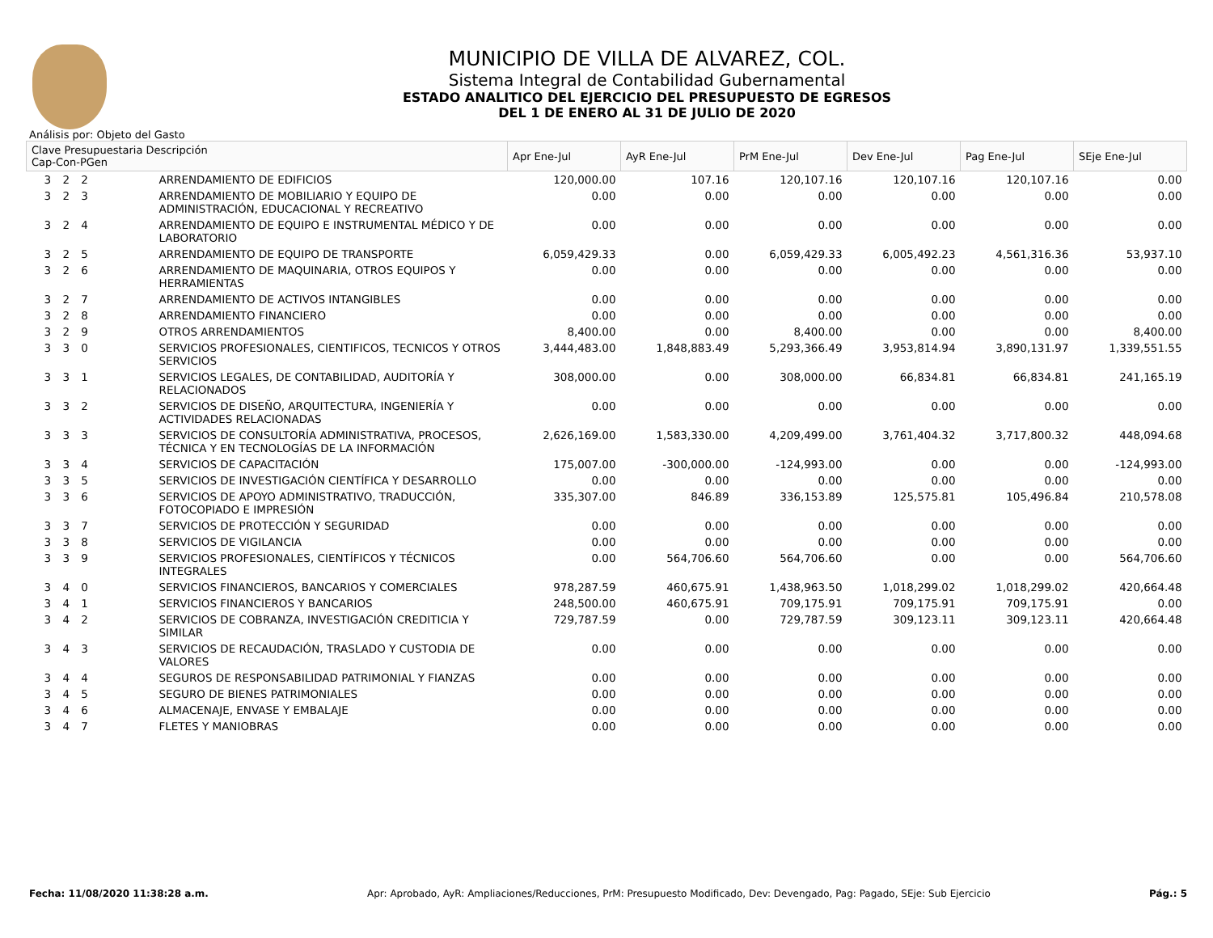MUNICIPIO DE VILLA DE ALVAREZ, COL.
Sistema Integral de Contabilidad Gubernamental
ESTADO ANALITICO DEL EJERCICIO DEL PRESUPUESTO DE EGRESOS
DEL 1 DE ENERO AL 31 DE JULIO DE 2020
Análisis por: Objeto del Gasto
| Clave Presupuestaria Descripción Cap-Con-PGen | | Apr Ene-Jul | AyR Ene-Jul | PrM Ene-Jul | Dev Ene-Jul | Pag Ene-Jul | SEje Ene-Jul |
| --- | --- | --- | --- | --- | --- | --- | --- |
| 3 2 2 | ARRENDAMIENTO DE EDIFICIOS | 120,000.00 | 107.16 | 120,107.16 | 120,107.16 | 120,107.16 | 0.00 |
| 3 2 3 | ARRENDAMIENTO DE MOBILIARIO Y EQUIPO DE ADMINISTRACIÓN, EDUCACIONAL Y RECREATIVO | 0.00 | 0.00 | 0.00 | 0.00 | 0.00 | 0.00 |
| 3 2 4 | ARRENDAMIENTO DE EQUIPO E INSTRUMENTAL MÉDICO Y DE LABORATORIO | 0.00 | 0.00 | 0.00 | 0.00 | 0.00 | 0.00 |
| 3 2 5 | ARRENDAMIENTO DE EQUIPO DE TRANSPORTE | 6,059,429.33 | 0.00 | 6,059,429.33 | 6,005,492.23 | 4,561,316.36 | 53,937.10 |
| 3 2 6 | ARRENDAMIENTO DE MAQUINARIA, OTROS EQUIPOS Y HERRAMIENTAS | 0.00 | 0.00 | 0.00 | 0.00 | 0.00 | 0.00 |
| 3 2 7 | ARRENDAMIENTO DE ACTIVOS INTANGIBLES | 0.00 | 0.00 | 0.00 | 0.00 | 0.00 | 0.00 |
| 3 2 8 | ARRENDAMIENTO FINANCIERO | 0.00 | 0.00 | 0.00 | 0.00 | 0.00 | 0.00 |
| 3 2 9 | OTROS ARRENDAMIENTOS | 8,400.00 | 0.00 | 8,400.00 | 0.00 | 0.00 | 8,400.00 |
| 3 3 0 | SERVICIOS PROFESIONALES, CIENTIFICOS, TECNICOS Y OTROS SERVICIOS | 3,444,483.00 | 1,848,883.49 | 5,293,366.49 | 3,953,814.94 | 3,890,131.97 | 1,339,551.55 |
| 3 3 1 | SERVICIOS LEGALES, DE CONTABILIDAD, AUDITORÍA Y RELACIONADOS | 308,000.00 | 0.00 | 308,000.00 | 66,834.81 | 66,834.81 | 241,165.19 |
| 3 3 2 | SERVICIOS DE DISEÑO, ARQUITECTURA, INGENIERÍA Y ACTIVIDADES RELACIONADAS | 0.00 | 0.00 | 0.00 | 0.00 | 0.00 | 0.00 |
| 3 3 3 | SERVICIOS DE CONSULTORÍA ADMINISTRATIVA, PROCESOS, TÉCNICA Y EN TECNOLOGÍAS DE LA INFORMACIÓN | 2,626,169.00 | 1,583,330.00 | 4,209,499.00 | 3,761,404.32 | 3,717,800.32 | 448,094.68 |
| 3 3 4 | SERVICIOS DE CAPACITACIÓN | 175,007.00 | -300,000.00 | -124,993.00 | 0.00 | 0.00 | -124,993.00 |
| 3 3 5 | SERVICIOS DE INVESTIGACIÓN CIENTÍFICA Y DESARROLLO | 0.00 | 0.00 | 0.00 | 0.00 | 0.00 | 0.00 |
| 3 3 6 | SERVICIOS DE APOYO ADMINISTRATIVO, TRADUCCIÓN, FOTOCOPIADO E IMPRESIÓN | 335,307.00 | 846.89 | 336,153.89 | 125,575.81 | 105,496.84 | 210,578.08 |
| 3 3 7 | SERVICIOS DE PROTECCIÓN Y SEGURIDAD | 0.00 | 0.00 | 0.00 | 0.00 | 0.00 | 0.00 |
| 3 3 8 | SERVICIOS DE VIGILANCIA | 0.00 | 0.00 | 0.00 | 0.00 | 0.00 | 0.00 |
| 3 3 9 | SERVICIOS PROFESIONALES, CIENTÍFICOS Y TÉCNICOS INTEGRALES | 0.00 | 564,706.60 | 564,706.60 | 0.00 | 0.00 | 564,706.60 |
| 3 4 0 | SERVICIOS FINANCIEROS, BANCARIOS Y COMERCIALES | 978,287.59 | 460,675.91 | 1,438,963.50 | 1,018,299.02 | 1,018,299.02 | 420,664.48 |
| 3 4 1 | SERVICIOS FINANCIEROS Y BANCARIOS | 248,500.00 | 460,675.91 | 709,175.91 | 709,175.91 | 709,175.91 | 0.00 |
| 3 4 2 | SERVICIOS DE COBRANZA, INVESTIGACIÓN CREDITICIA Y SIMILAR | 729,787.59 | 0.00 | 729,787.59 | 309,123.11 | 309,123.11 | 420,664.48 |
| 3 4 3 | SERVICIOS DE RECAUDACIÓN, TRASLADO Y CUSTODIA DE VALORES | 0.00 | 0.00 | 0.00 | 0.00 | 0.00 | 0.00 |
| 3 4 4 | SEGUROS DE RESPONSABILIDAD PATRIMONIAL Y FIANZAS | 0.00 | 0.00 | 0.00 | 0.00 | 0.00 | 0.00 |
| 3 4 5 | SEGURO DE BIENES PATRIMONIALES | 0.00 | 0.00 | 0.00 | 0.00 | 0.00 | 0.00 |
| 3 4 6 | ALMACENAJE, ENVASE Y EMBALAJE | 0.00 | 0.00 | 0.00 | 0.00 | 0.00 | 0.00 |
| 3 4 7 | FLETES Y MANIOBRAS | 0.00 | 0.00 | 0.00 | 0.00 | 0.00 | 0.00 |
Fecha: 11/08/2020 11:38:28 a.m. Apr: Aprobado, AyR: Ampliaciones/Reducciones, PrM: Presupuesto Modificado, Dev: Devengado, Pag: Pagado, SEje: Sub Ejercicio Pág.: 5